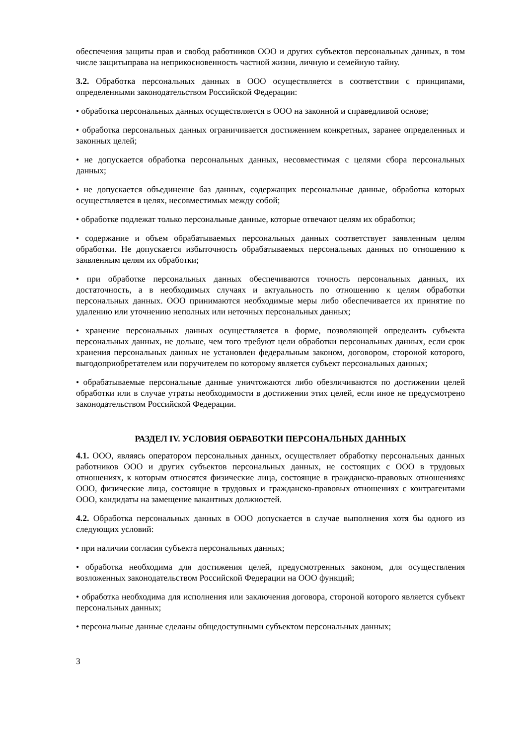обеспечения защиты прав и свобод работников ООО и других субъектов персональных данных, в том числе защитыправа на неприкосновенность частной жизни, личную и семейную тайну.
3.2. Обработка персональных данных в ООО осуществляется в соответствии с принципами, определенными законодательством Российской Федерации:
• обработка персональных данных осуществляется в ООО на законной и справедливой основе;
• обработка персональных данных ограничивается достижением конкретных, заранее определенных и законных целей;
• не допускается обработка персональных данных, несовместимая с целями сбора персональных данных;
• не допускается объединение баз данных, содержащих персональные данные, обработка которых осуществляется в целях, несовместимых между собой;
• обработке подлежат только персональные данные, которые отвечают целям их обработки;
• содержание и объем обрабатываемых персональных данных соответствует заявленным целям обработки. Не допускается избыточность обрабатываемых персональных данных по отношению к заявленным целям их обработки;
• при обработке персональных данных обеспечиваются точность персональных данных, их достаточность, а в необходимых случаях и актуальность по отношению к целям обработки персональных данных. ООО принимаются необходимые меры либо обеспечивается их принятие по удалению или уточнению неполных или неточных персональных данных;
• хранение персональных данных осуществляется в форме, позволяющей определить субъекта персональных данных, не дольше, чем того требуют цели обработки персональных данных, если срок хранения персональных данных не установлен федеральным законом, договором, стороной которого, выгодоприобретателем или поручителем по которому является субъект персональных данных;
• обрабатываемые персональные данные уничтожаются либо обезличиваются по достижении целей обработки или в случае утраты необходимости в достижении этих целей, если иное не предусмотрено законодательством Российской Федерации.
РАЗДЕЛ IV. УСЛОВИЯ ОБРАБОТКИ ПЕРСОНАЛЬНЫХ ДАННЫХ
4.1. ООО, являясь оператором персональных данных, осуществляет обработку персональных данных работников ООО и других субъектов персональных данных, не состоящих с ООО в трудовых отношениях, к которым относятся физические лица, состоящие в гражданско-правовых отношенияхс ООО, физические лица, состоящие в трудовых и гражданско-правовых отношениях с контрагентами ООО, кандидаты на замещение вакантных должностей.
4.2. Обработка персональных данных в ООО допускается в случае выполнения хотя бы одного из следующих условий:
• при наличии согласия субъекта персональных данных;
• обработка необходима для достижения целей, предусмотренных законом, для осуществления возложенных законодательством Российской Федерации на ООО функций;
• обработка необходима для исполнения или заключения договора, стороной которого является субъект персональных данных;
• персональные данные сделаны общедоступными субъектом персональных данных;
3